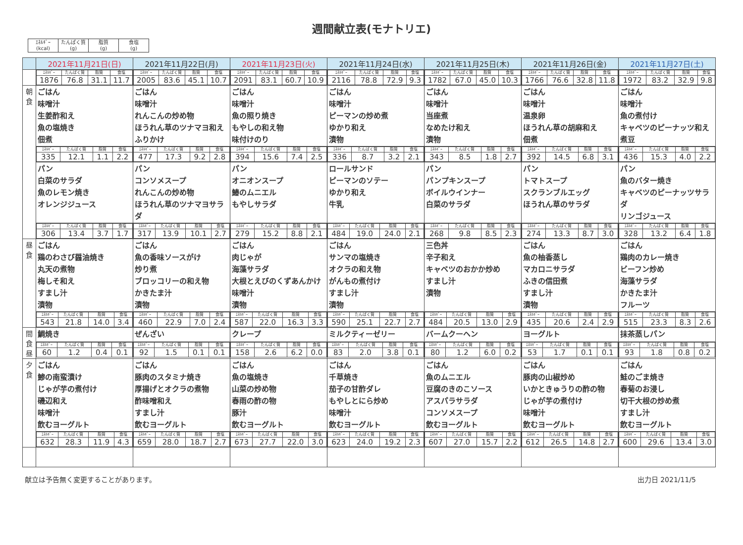週間献立表(モナトリエ)
| ｴﾈﾙｷﾞｰ (kcal) | たんぱく質 (g) | 脂質 (g) | 食塩 (g) |
| | 2021年11月21日(日) | 2021年11月22日(月) | 2021年11月23日(火) | 2021年11月24日(水) | 2021年11月25日(木) | 2021年11月26日(金) | 2021年11月27日(土) |
| --- | --- | --- | --- | --- | --- | --- | --- |
| | / ｴﾈﾙｷﾞｰ / たんぱく質 / 脂質 / 食塩 / / 1876 / 76.8 / 31.1 / 11.7 / | / ｴﾈﾙｷﾞｰ / たんぱく質 / 脂質 / 食塩 / / 2005 / 83.6 / 45.1 / 10.7 / | / ｴﾈﾙｷﾞｰ / たんぱく質 / 脂質 / 食塩 / / 2091 / 83.1 / 60.7 / 10.9 / | / ｴﾈﾙｷﾞｰ / たんぱく質 / 脂質 / 食塩 / / 2116 / 78.8 / 72.9 / 9.3 / | / ｴﾈﾙｷﾞｰ / たんぱく質 / 脂質 / 食塩 / / 1782 / 67.0 / 45.0 / 10.3 / | / ｴﾈﾙｷﾞｰ / たんぱく質 / 脂質 / 食塩 / / 1766 / 76.6 / 32.8 / 11.8 / | / ｴﾈﾙｷﾞｰ / たんぱく質 / 脂質 / 食塩 / / 1972 / 83.2 / 32.9 / 9.8 / |
| 朝 食 | ごはん 味噌汁 生姜酢和え 魚の塩焼き 佃煮 | ごはん 味噌汁 れんこんの炒め物 ほうれん草のツナマヨ和え ふりかけ | ごはん 味噌汁 魚の照り焼き もやしの和え物 味付けのり | ごはん 味噌汁 ピーマンの炒め煮 ゆかり和え 漬物 | ごはん 味噌汁 当座煮 なめたけ和え 漬物 | ごはん 味噌汁 温泉卵 ほうれん草の胡麻和え 佃煮 | ごはん 味噌汁 魚の煮付け キャベツのピーナッツ和え 煮豆 |
| | / ｴﾈﾙｷﾞｰ / たんぱく質 / 脂質 / 食塩 / / 335 / 12.1 / 1.1 / 2.2 / | / ｴﾈﾙｷﾞｰ / たんぱく質 / 脂質 / 食塩 / / 477 / 17.3 / 9.2 / 2.8 / | / ｴﾈﾙｷﾞｰ / たんぱく質 / 脂質 / 食塩 / / 394 / 15.6 / 7.4 / 2.5 / | / ｴﾈﾙｷﾞｰ / たんぱく質 / 脂質 / 食塩 / / 336 / 8.7 / 3.2 / 2.1 / | / ｴﾈﾙｷﾞｰ / たんぱく質 / 脂質 / 食塩 / / 343 / 8.5 / 1.8 / 2.7 / | / ｴﾈﾙｷﾞｰ / たんぱく質 / 脂質 / 食塩 / / 392 / 14.5 / 6.8 / 3.1 / | / ｴﾈﾙｷﾞｰ / たんぱく質 / 脂質 / 食塩 / / 436 / 15.3 / 4.0 / 2.2 / |
| | パン 白菜のサラダ 魚のレモン焼き オレンジジュース | パン コンソメスープ れんこんの炒め物 ほうれん草のツナマヨサラダ | パン オニオンスープ 鰆のムニエル もやしサラダ | ロールサンド ピーマンのソテー ゆかり和え 牛乳 | パン パンプキンスープ ボイルウインナー 白菜のサラダ | パン トマトスープ スクランブルエッグ ほうれん草のサラダ | パン 魚のバター焼き キャベツのピーナッツサラダ リンゴジュース |
| | / ｴﾈﾙｷﾞｰ / たんぱく質 / 脂質 / 食塩 / / 306 / 13.4 / 3.7 / 1.7 / | / ｴﾈﾙｷﾞｰ / たんぱく質 / 脂質 / 食塩 / / 317 / 13.9 / 10.1 / 2.7 / | / ｴﾈﾙｷﾞｰ / たんぱく質 / 脂質 / 食塩 / / 279 / 15.2 / 8.8 / 2.1 / | / ｴﾈﾙｷﾞｰ / たんぱく質 / 脂質 / 食塩 / / 484 / 19.0 / 24.0 / 2.1 / | / ｴﾈﾙｷﾞｰ / たんぱく質 / 脂質 / 食塩 / / 268 / 9.8 / 8.5 / 2.3 / | / ｴﾈﾙｷﾞｰ / たんぱく質 / 脂質 / 食塩 / / 274 / 13.3 / 8.7 / 3.0 / | / ｴﾈﾙｷﾞｰ / たんぱく質 / 脂質 / 食塩 / / 328 / 13.2 / 6.4 / 1.8 / |
| 昼 食 | ごはん 鶏のわさび醤油焼き 丸天の煮物 梅しそ和え すまし汁 漬物 | ごはん 魚の香味ソースがけ 炒り煮 ブロッコリーの和え物 かきたま汁 漬物 | ごはん 肉じゃが 海藻サラダ 大根とえびのくずあんかけ 味噌汁 漬物 | ごはん サンマの塩焼き オクラの和え物 がんもの煮付け すまし汁 漬物 | 三色丼 辛子和え キャベツのおかか炒め すまし汁 漬物 | ごはん 魚の柚香蒸し マカロニサラダ ふきの信田煮 すまし汁 漬物 | ごはん 鶏肉のカレー焼き ビーフン炒め 海藻サラダ かきたま汁 フルーツ |
| | / ｴﾈﾙｷﾞｰ / たんぱく質 / 脂質 / 食塩 / / 543 / 21.8 / 14.0 / 3.4 / | / ｴﾈﾙｷﾞｰ / たんぱく質 / 脂質 / 食塩 / / 460 / 22.9 / 7.0 / 2.4 / | / ｴﾈﾙｷﾞｰ / たんぱく質 / 脂質 / 食塩 / / 587 / 22.0 / 16.3 / 3.3 / | / ｴﾈﾙｷﾞｰ / たんぱく質 / 脂質 / 食塩 / / 590 / 25.1 / 22.7 / 2.7 / | / ｴﾈﾙｷﾞｰ / たんぱく質 / 脂質 / 食塩 / / 484 / 20.5 / 13.0 / 2.9 / | / ｴﾈﾙｷﾞｰ / たんぱく質 / 脂質 / 食塩 / / 435 / 20.6 / 2.4 / 2.9 / | / ｴﾈﾙｷﾞｰ / たんぱく質 / 脂質 / 食塩 / / 515 / 23.3 / 8.3 / 2.6 / |
| 間 食 昼 | 鯛焼き | ぜんざい | クレープ | ミルクティーゼリー | バームクーヘン | ヨーグルト | 抹茶蒸しパン |
| | / ｴﾈﾙｷﾞｰ / たんぱく質 / 脂質 / 食塩 / / 60 / 1.2 / 0.4 / 0.1 / | / ｴﾈﾙｷﾞｰ / たんぱく質 / 脂質 / 食塩 / / 92 / 1.5 / 0.1 / 0.1 / | / ｴﾈﾙｷﾞｰ / たんぱく質 / 脂質 / 食塩 / / 158 / 2.6 / 6.2 / 0.0 / | / ｴﾈﾙｷﾞｰ / たんぱく質 / 脂質 / 食塩 / / 83 / 2.0 / 3.8 / 0.1 / | / ｴﾈﾙｷﾞｰ / たんぱく質 / 脂質 / 食塩 / / 80 / 1.2 / 6.0 / 0.2 / | / ｴﾈﾙｷﾞｰ / たんぱく質 / 脂質 / 食塩 / / 53 / 1.7 / 0.1 / 0.1 / | / ｴﾈﾙｷﾞｰ / たんぱく質 / 脂質 / 食塩 / / 93 / 1.8 / 0.8 / 0.2 / |
| 夕 食 | ごはん 鯵の南蛮漬け じゃが芋の煮付け 磯辺和え 味噌汁 飲むヨーグルト | ごはん 豚肉のスタミナ焼き 厚揚げとオクラの煮物 酢味噌和え すまし汁 飲むヨーグルト | ごはん 魚の塩焼き 山菜の炒め物 春雨の酢の物 豚汁 飲むヨーグルト | ごはん 千草焼き 茄子の甘酢ダレ もやしとにら炒め 味噌汁 飲むヨーグルト | ごはん 魚のムニエル 豆腐のきのこソース アスパラサラダ コンソメスープ 飲むヨーグルト | ごはん 豚肉の山椒炒め いかときゅうりの酢の物 じゃが芋の煮付け 味噌汁 飲むヨーグルト | ごはん 鮭のごま焼き 春菊のお浸し 切干大根の炒め煮 すまし汁 飲むヨーグルト |
| | / ｴﾈﾙｷﾞｰ / たんぱく質 / 脂質 / 食塩 / / 632 / 28.3 / 11.9 / 4.3 / | / ｴﾈﾙｷﾞｰ / たんぱく質 / 脂質 / 食塩 / / 659 / 28.0 / 18.7 / 2.7 / | / ｴﾈﾙｷﾞｰ / たんぱく質 / 脂質 / 食塩 / / 673 / 27.7 / 22.0 / 3.0 / | / ｴﾈﾙｷﾞｰ / たんぱく質 / 脂質 / 食塩 / / 623 / 24.0 / 19.2 / 2.3 / | / ｴﾈﾙｷﾞｰ / たんぱく質 / 脂質 / 食塩 / / 607 / 27.0 / 15.7 / 2.2 / | / ｴﾈﾙｷﾞｰ / たんぱく質 / 脂質 / 食塩 / / 612 / 26.5 / 14.8 / 2.7 / | / ｴﾈﾙｷﾞｰ / たんぱく質 / 脂質 / 食塩 / / 600 / 29.6 / 13.4 / 3.0 / |
献立は予告無く変更することがあります。 出力日 2021/11/5